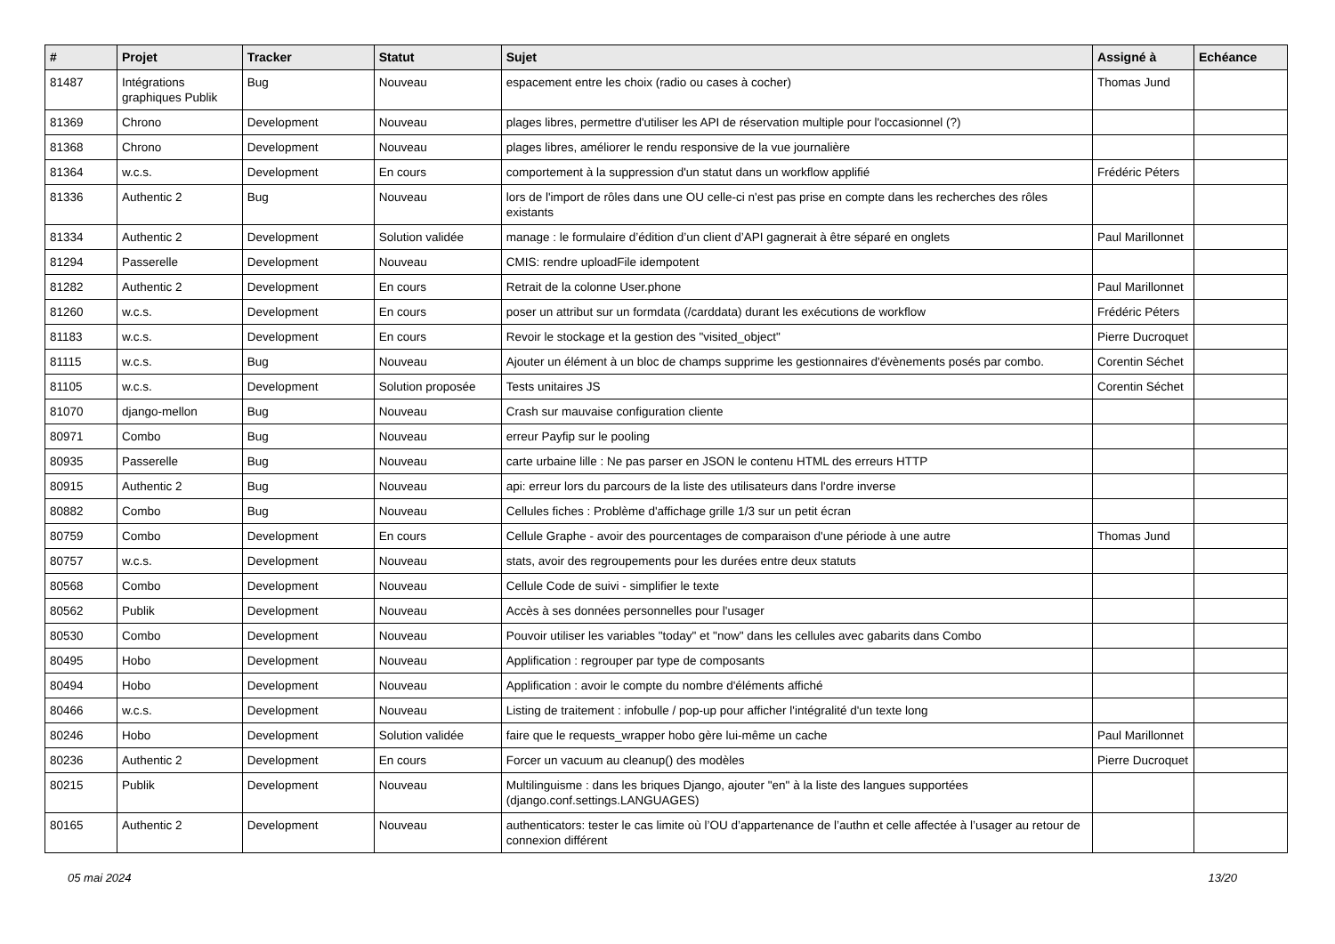| # | Projet | Tracker | Statut | Sujet | Assigné à | Echéance |
| --- | --- | --- | --- | --- | --- | --- |
| 81487 | Intégrations graphiques Publik | Bug | Nouveau | espacement entre les choix (radio ou cases à cocher) | Thomas Jund | |
| 81369 | Chrono | Development | Nouveau | plages libres, permettre d'utiliser les API de réservation multiple pour l'occasionnel (?) | | |
| 81368 | Chrono | Development | Nouveau | plages libres, améliorer le rendu responsive de la vue journalière | | |
| 81364 | w.c.s. | Development | En cours | comportement à la suppression d'un statut dans un workflow applifié | Frédéric Péters | |
| 81336 | Authentic 2 | Bug | Nouveau | lors de l'import de rôles dans une OU celle-ci n'est pas prise en compte dans les recherches des rôles existants | | |
| 81334 | Authentic 2 | Development | Solution validée | manage : le formulaire d’édition d’un client d’API gagnerait à être séparé en onglets | Paul Marillonnet | |
| 81294 | Passerelle | Development | Nouveau | CMIS: rendre uploadFile idempotent | | |
| 81282 | Authentic 2 | Development | En cours | Retrait de la colonne User.phone | Paul Marillonnet | |
| 81260 | w.c.s. | Development | En cours | poser un attribut sur un formdata (/carddata) durant les exécutions de workflow | Frédéric Péters | |
| 81183 | w.c.s. | Development | En cours | Revoir le stockage et la gestion des "visited_object" | Pierre Ducroquet | |
| 81115 | w.c.s. | Bug | Nouveau | Ajouter un élément à un bloc de champs supprime les gestionnaires d'évènements posés par combo. | Corentin Séchet | |
| 81105 | w.c.s. | Development | Solution proposée | Tests unitaires JS | Corentin Séchet | |
| 81070 | django-mellon | Bug | Nouveau | Crash sur mauvaise configuration cliente | | |
| 80971 | Combo | Bug | Nouveau | erreur Payfip sur le pooling | | |
| 80935 | Passerelle | Bug | Nouveau | carte urbaine lille : Ne pas parser en JSON le contenu HTML des erreurs HTTP | | |
| 80915 | Authentic 2 | Bug | Nouveau | api: erreur lors du parcours de la liste des utilisateurs dans l'ordre inverse | | |
| 80882 | Combo | Bug | Nouveau | Cellules fiches : Problème d'affichage grille 1/3 sur un petit écran | | |
| 80759 | Combo | Development | En cours | Cellule Graphe - avoir des pourcentages de comparaison d'une période à une autre | Thomas Jund | |
| 80757 | w.c.s. | Development | Nouveau | stats, avoir des regroupements pour les durées entre deux statuts | | |
| 80568 | Combo | Development | Nouveau | Cellule Code de suivi - simplifier le texte | | |
| 80562 | Publik | Development | Nouveau | Accès à ses données personnelles pour l'usager | | |
| 80530 | Combo | Development | Nouveau | Pouvoir utiliser les variables "today" et "now" dans les cellules avec gabarits dans Combo | | |
| 80495 | Hobo | Development | Nouveau | Applification : regrouper par type de composants | | |
| 80494 | Hobo | Development | Nouveau | Applification : avoir le compte du nombre d'éléments affiché | | |
| 80466 | w.c.s. | Development | Nouveau | Listing de traitement : infobulle / pop-up pour afficher l'intégralité d'un texte long | | |
| 80246 | Hobo | Development | Solution validée | faire que le requests_wrapper hobo gère lui-même un cache | Paul Marillonnet | |
| 80236 | Authentic 2 | Development | En cours | Forcer un vacuum au cleanup() des modèles | Pierre Ducroquet | |
| 80215 | Publik | Development | Nouveau | Multilinguisme : dans les briques Django, ajouter "en" à la liste des langues supportées (django.conf.settings.LANGUAGES) | | |
| 80165 | Authentic 2 | Development | Nouveau | authenticators: tester le cas limite où l’OU d’appartenance de l’authn et celle affectée à l’usager au retour de connexion différent | | |
05 mai 2024 13/20